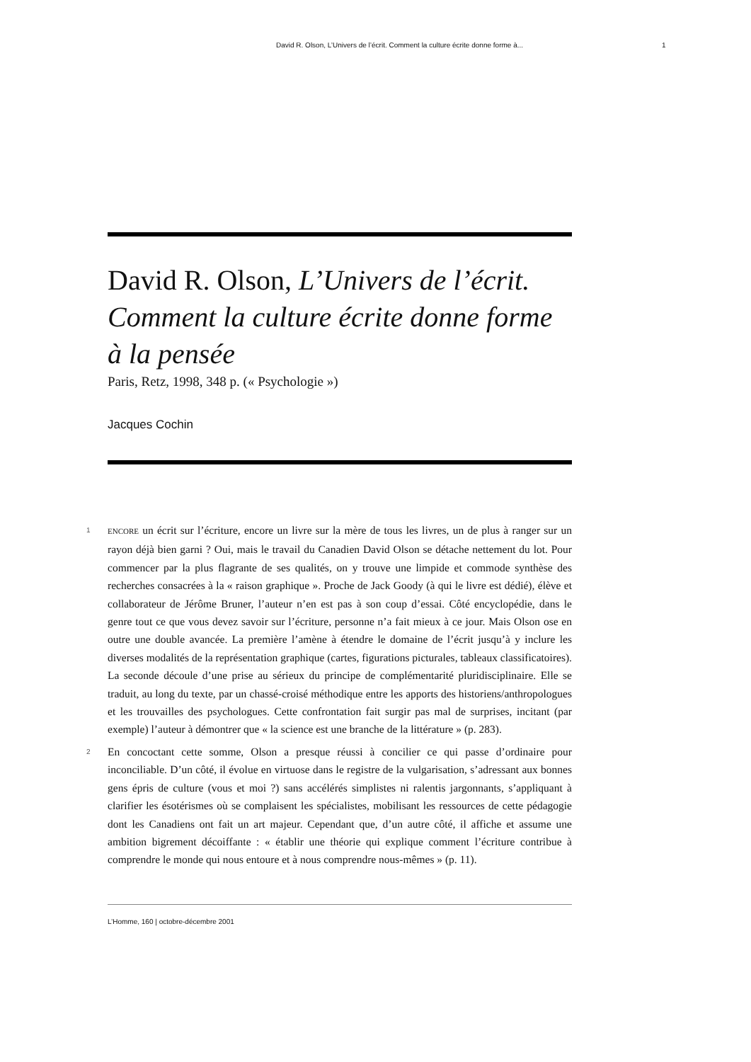David R. Olson, L’Univers de l’écrit. Comment la culture écrite donne forme à... 1
David R. Olson, L’Univers de l’écrit. Comment la culture écrite donne forme à la pensée
Paris, Retz, 1998, 348 p. (« Psychologie »)
Jacques Cochin
1 ENCORE un écrit sur l’écriture, encore un livre sur la mère de tous les livres, un de plus à ranger sur un rayon déjà bien garni ? Oui, mais le travail du Canadien David Olson se détache nettement du lot. Pour commencer par la plus flagrante de ses qualités, on y trouve une limpide et commode synthèse des recherches consacrées à la « raison graphique ». Proche de Jack Goody (à qui le livre est dédié), élève et collaborateur de Jérôme Bruner, l’auteur n’en est pas à son coup d’essai. Côté encyclopédie, dans le genre tout ce que vous devez savoir sur l’écriture, personne n’a fait mieux à ce jour. Mais Olson ose en outre une double avancée. La première l’amène à étendre le domaine de l’écrit jusqu’à y inclure les diverses modalités de la représentation graphique (cartes, figurations picturales, tableaux classificatoires). La seconde découle d’une prise au sérieux du principe de complémentarité pluridisciplinaire. Elle se traduit, au long du texte, par un chassé-croisé méthodique entre les apports des historiens/anthropologues et les trouvailles des psychologues. Cette confrontation fait surgir pas mal de surprises, incitant (par exemple) l’auteur à démontrer que « la science est une branche de la littérature » (p. 283).
2 En concoctant cette somme, Olson a presque réussi à concilier ce qui passe d’ordinaire pour inconciliable. D’un côté, il évolue en virtuose dans le registre de la vulgarisation, s’adressant aux bonnes gens épris de culture (vous et moi ?) sans accélérés simplistes ni ralentis jargonnants, s’appliquant à clarifier les ésotérismes où se complaisent les spécialistes, mobilisant les ressources de cette pédagogie dont les Canadiens ont fait un art majeur. Cependant que, d’un autre côté, il affiche et assume une ambition bigrement décoiffante : « établir une théorie qui explique comment l’écriture contribue à comprendre le monde qui nous entoure et à nous comprendre nous-mêmes » (p. 11).
L’Homme, 160 | octobre-décembre 2001